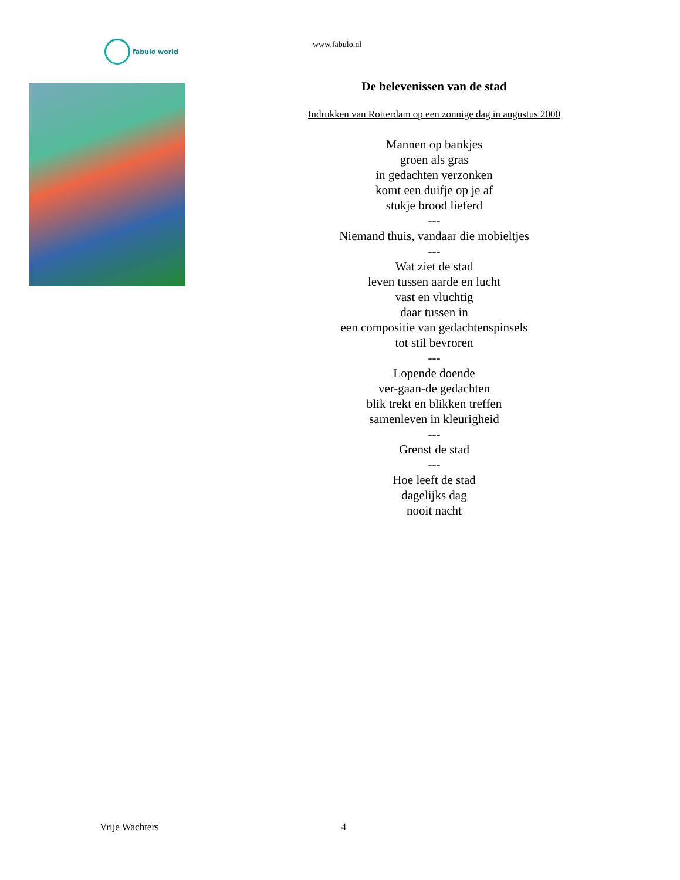fabulo world www.fabulo.nl
De belevenissen van de stad
Indrukken van Rotterdam op een zonnige dag in augustus 2000
Mannen op bankjes
groen als gras
in gedachten verzonken
komt een duifje op je af
stukje brood lieferd
---
Niemand thuis, vandaar die mobieltjes
---
Wat ziet de stad
leven tussen aarde en lucht
vast en vluchtig
daar tussen in
een compositie van gedachtenspinsels
tot stil bevroren
---
Lopende doende
ver-gaan-de gedachten
blik trekt en blikken treffen
samenleven in kleurigheid
---
Grenst de stad
---
Hoe leeft de stad
dagelijks dag
nooit nacht
Vrije Wachters 4